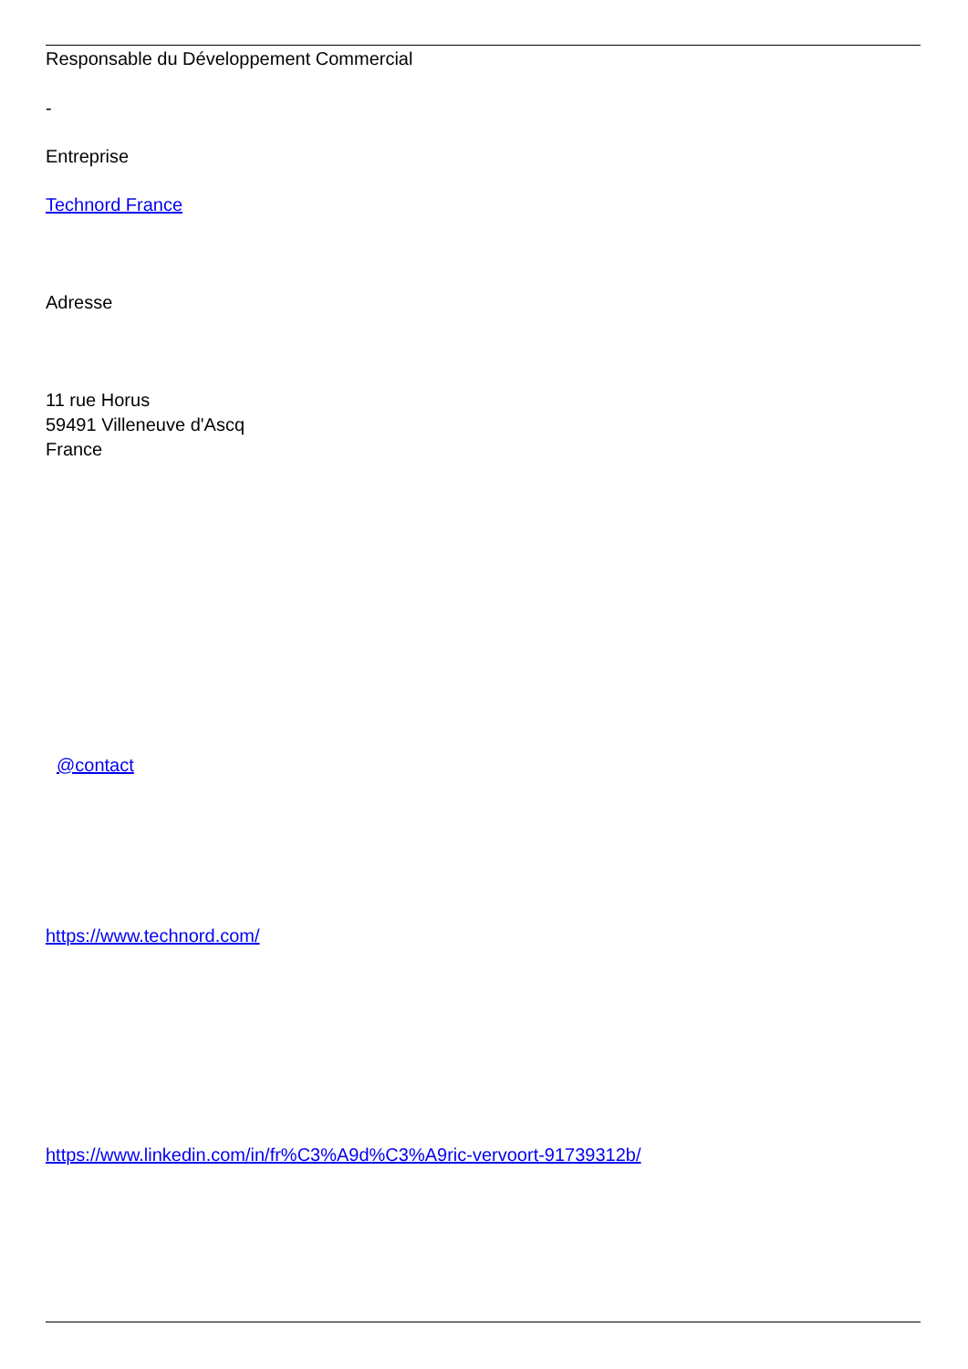Responsable du Développement Commercial
-
Entreprise
Technord France
Adresse
11 rue Horus
59491 Villeneuve d'Ascq
France
@contact
https://www.technord.com/
https://www.linkedin.com/in/fr%C3%A9d%C3%A9ric-vervoort-91739312b/